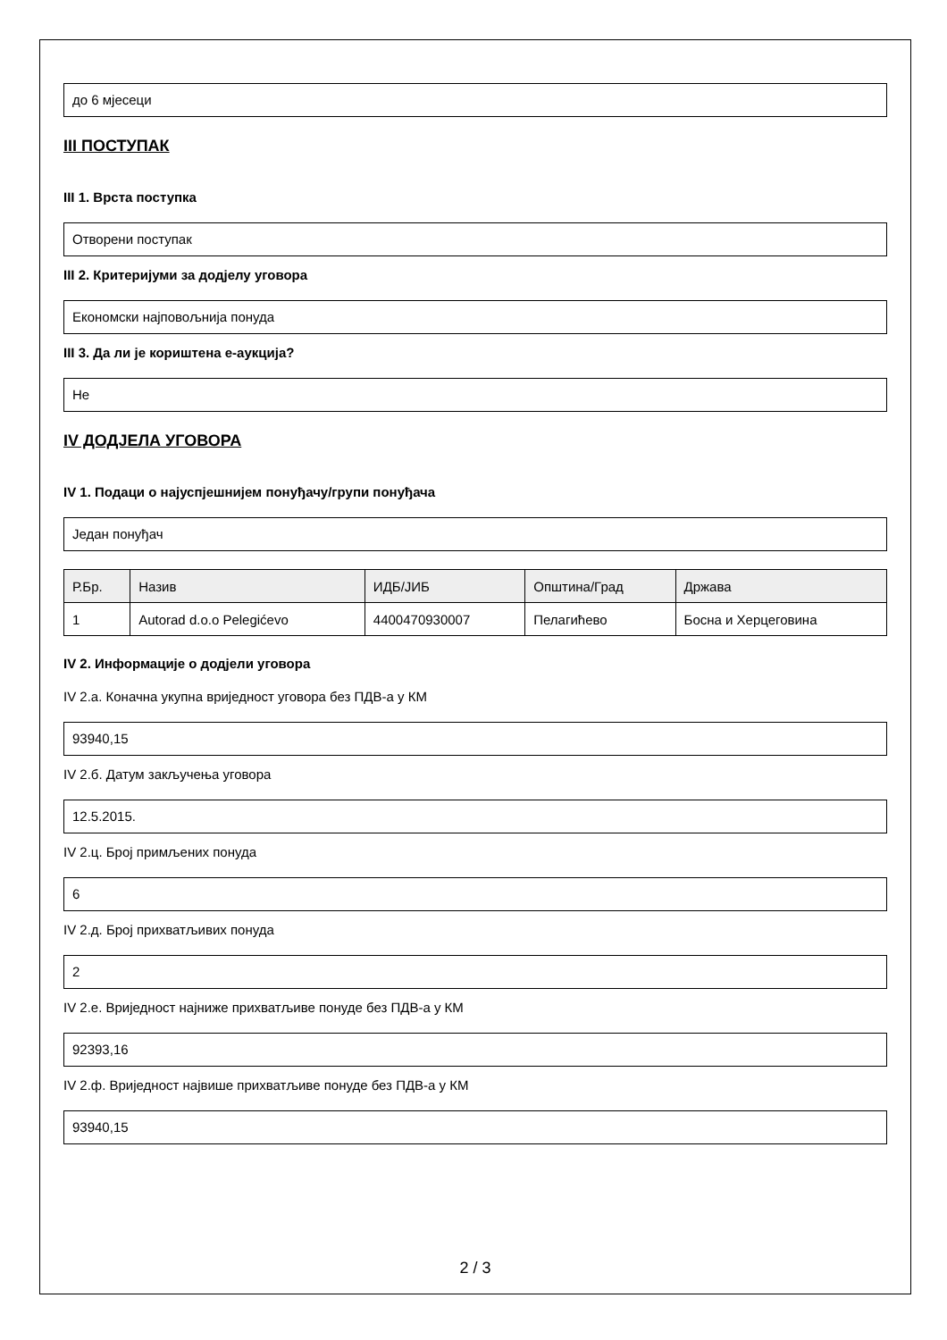до 6 мјесеци
III ПОСТУПАК
III 1. Врста поступка
Отворени поступак
III 2. Критеријуми за додјелу уговора
Економски најповољнија понуда
III 3. Да ли је кориштена е-аукција?
Не
IV ДОДЈЕЛА УГОВОРА
IV 1. Подаци о најуспјешнијем понуђачу/групи понуђача
Један понуђач
| Р.Бр. | Назив | ИДБ/ЈИБ | Општина/Град | Држава |
| --- | --- | --- | --- | --- |
| 1 | Autorad d.o.o Pelegićevo | 4400470930007 | Пелагићево | Босна и Херцеговина |
IV 2. Информације о додјели уговора
IV 2.а. Коначна укупна вриједност уговора без ПДВ-а у КМ
93940,15
IV 2.б. Датум закључења уговора
12.5.2015.
IV 2.ц. Број примљених понуда
6
IV 2.д. Број прихватљивих понуда
2
IV 2.е. Вриједност најниже прихватљиве понуде без ПДВ-а у КМ
92393,16
IV 2.ф. Вриједност највише прихватљиве понуде без ПДВ-а у КМ
93940,15
2 / 3